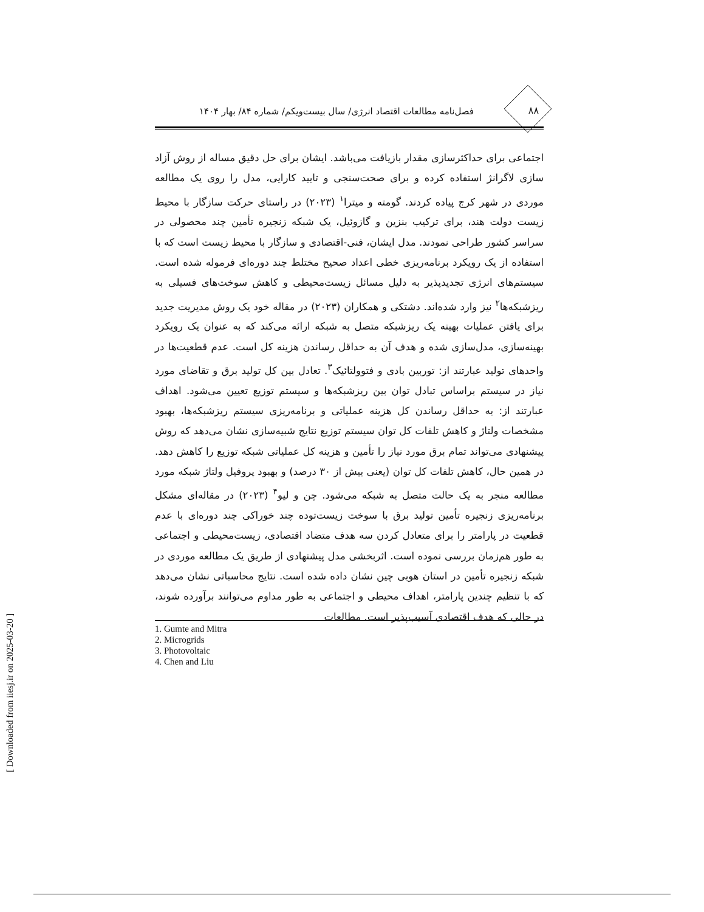۸۸ فصل‌نامه مطالعات اقتصاد انرژی/ سال بیست‌ویکم/ شماره ۸۴/ بهار ۱۴۰۴
اجتماعی برای حداکثرسازی مقدار بازیافت می‌باشد. ایشان برای حل دقیق مساله از روش آزاد سازی لاگرانژ استفاده کرده و برای صحت‌سنجی و تایید کارایی، مدل را روی یک مطالعه موردی در شهر کرج پیاده کردند. گومته و میترا<sup>۱</sup> (۲۰۲۳) در راستای حرکت سازگار با محیط زیست دولت هند، برای ترکیب بنزین و گازوئیل، یک شبکه زنجیره تأمین چند محصولی در سراسر کشور طراحی نمودند. مدل ایشان، فنی-اقتصادی و سازگار با محیط زیست است که با استفاده از یک رویکرد برنامه‌ریزی خطی اعداد صحیح مختلط چند دوره‌ای فرموله شده است. سیستم‌های انرژی تجدیدپذیر به دلیل مسائل زیست‌محیطی و کاهش سوخت‌های فسیلی به ریزشبکه‌ها<sup>۲</sup> نیز وارد شده‌اند. دشتکی و همکاران (۲۰۲۳) در مقاله خود یک روش مدیریت جدید برای یافتن عملیات بهینه یک ریزشبکه متصل به شبکه ارائه می‌کند که به عنوان یک رویکرد بهینه‌سازی، مدل‌سازی شده و هدف آن به حداقل رساندن هزینه کل است. عدم قطعیت‌ها در واحدهای تولید عبارتند از: توربین بادی و فتوولتائیک<sup>۳</sup>. تعادل بین کل تولید برق و تقاضای مورد نیاز در سیستم براساس تبادل توان بین ریزشبکه‌ها و سیستم توزیع تعیین می‌شود. اهداف عبارتند از: به حداقل رساندن کل هزینه عملیاتی و برنامه‌ریزی سیستم ریزشبکه‌ها، بهبود مشخصات ولتاژ و کاهش تلفات کل توان سیستم توزیع نتایج شبیه‌سازی نشان می‌دهد که روش پیشنهادی می‌تواند تمام برق مورد نیاز را تأمین و هزینه کل عملیاتی شبکه توزیع را کاهش دهد. در همین حال، کاهش تلفات کل توان (یعنی بیش از ۳۰ درصد) و بهبود پروفیل ولتاژ شبکه مورد مطالعه منجر به یک حالت متصل به شبکه می‌شود. چن و لیو<sup>۴</sup> (۲۰۲۳) در مقاله‌ای مشکل برنامه‌ریزی زنجیره تأمین تولید برق با سوخت زیست‌توده چند خوراکی چند دوره‌ای با عدم قطعیت در پارامتر را برای متعادل کردن سه هدف متضاد اقتصادی، زیست‌محیطی و اجتماعی به طور هم‌زمان بررسی نموده است. اثربخشی مدل پیشنهادی از طریق یک مطالعه موردی در شبکه زنجیره تأمین در استان هوبی چین نشان داده شده است. نتایج محاسباتی نشان می‌دهد که با تنظیم چندین پارامتر، اهداف محیطی و اجتماعی به طور مداوم می‌توانند برآورده شوند، در حالی که هدف اقتصادی آسیب‌پذیر است. مطالعات
1. Gumte and Mitra
2. Microgrids
3. Photovoltaic
4. Chen and Liu
[ Downloaded from iiesj.ir on 2025-03-20 ]